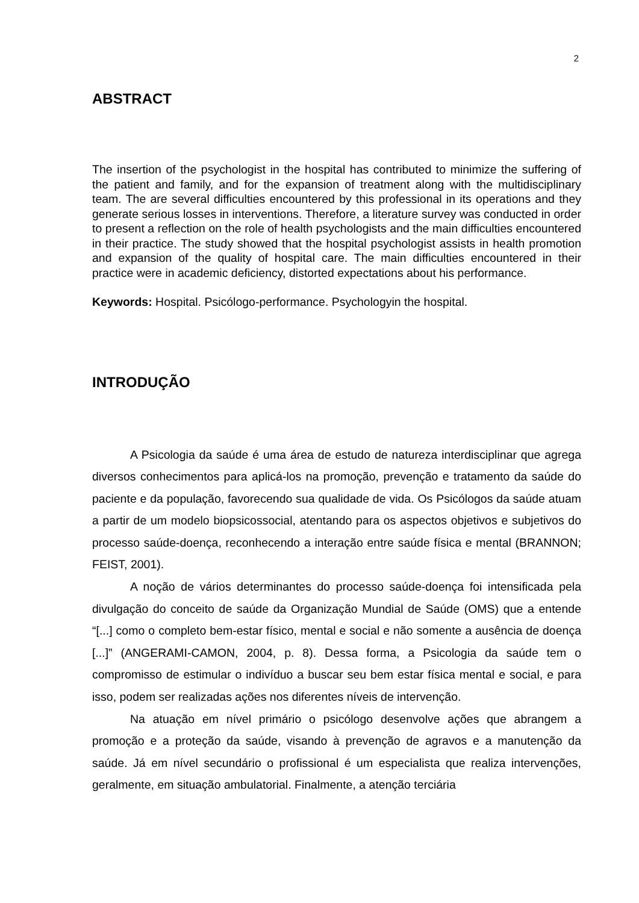2
ABSTRACT
The insertion of the psychologist in the hospital has contributed to minimize the suffering of the patient and family, and for the expansion of treatment along with the multidisciplinary team. The are several difficulties encountered by this professional in its operations and they generate serious losses in interventions. Therefore, a literature survey was conducted in order to present a reflection on the role of health psychologists and the main difficulties encountered in their practice. The study showed that the hospital psychologist assists in health promotion and expansion of the quality of hospital care. The main difficulties encountered in their practice were in academic deficiency, distorted expectations about his performance.
Keywords: Hospital. Psicólogo-performance. Psychologyin the hospital.
INTRODUÇÃO
A Psicologia da saúde é uma área de estudo de natureza interdisciplinar que agrega diversos conhecimentos para aplicá-los na promoção, prevenção e tratamento da saúde do paciente e da população, favorecendo sua qualidade de vida. Os Psicólogos da saúde atuam a partir de um modelo biopsicossocial, atentando para os aspectos objetivos e subjetivos do processo saúde-doença, reconhecendo a interação entre saúde física e mental (BRANNON; FEIST, 2001).
A noção de vários determinantes do processo saúde-doença foi intensificada pela divulgação do conceito de saúde da Organização Mundial de Saúde (OMS) que a entende “[...] como o completo bem-estar físico, mental e social e não somente a ausência de doença [...]” (ANGERAMI-CAMON, 2004, p. 8). Dessa forma, a Psicologia da saúde tem o compromisso de estimular o indivíduo a buscar seu bem estar física mental e social, e para isso, podem ser realizadas ações nos diferentes níveis de intervenção.
Na atuação em nível primário o psicólogo desenvolve ações que abrangem a promoção e a proteção da saúde, visando à prevenção de agravos e a manutenção da saúde. Já em nível secundário o profissional é um especialista que realiza intervenções, geralmente, em situação ambulatorial. Finalmente, a atenção terciária